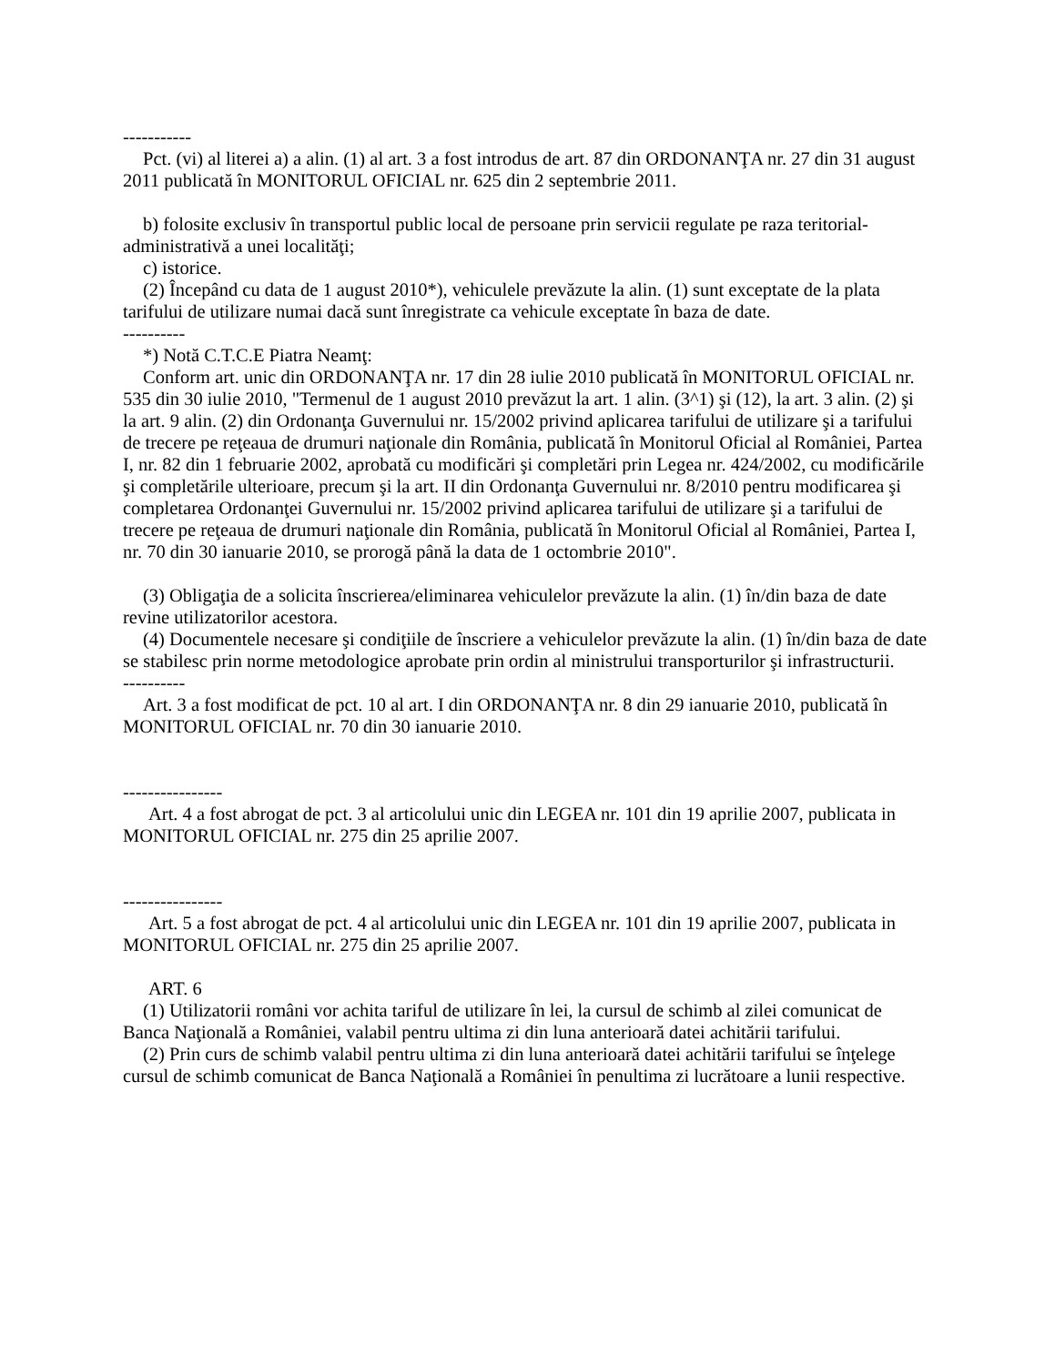-----------
Pct. (vi) al literei a) a alin. (1) al art. 3 a fost introdus de art. 87 din ORDONANŢA nr. 27 din 31 august 2011 publicată în MONITORUL OFICIAL nr. 625 din 2 septembrie 2011.
b) folosite exclusiv în transportul public local de persoane prin servicii regulate pe raza teritorial-administrativă a unei localităţi;
c) istorice.
(2) Începând cu data de 1 august 2010*), vehiculele prevăzute la alin. (1) sunt exceptate de la plata tarifului de utilizare numai dacă sunt înregistrate ca vehicule exceptate în baza de date.
----------
*) Notă C.T.C.E Piatra Neamţ:
Conform art. unic din ORDONANŢA nr. 17 din 28 iulie 2010 publicată în MONITORUL OFICIAL nr. 535 din 30 iulie 2010, "Termenul de 1 august 2010 prevăzut la art. 1 alin. (3^1) şi (12), la art. 3 alin. (2) şi la art. 9 alin. (2) din Ordonanţa Guvernului nr. 15/2002 privind aplicarea tarifului de utilizare şi a tarifului de trecere pe reţeaua de drumuri naţionale din România, publicată în Monitorul Oficial al României, Partea I, nr. 82 din 1 februarie 2002, aprobată cu modificări şi completări prin Legea nr. 424/2002, cu modificările şi completările ulterioare, precum şi la art. II din Ordonanţa Guvernului nr. 8/2010 pentru modificarea şi completarea Ordonanţei Guvernului nr. 15/2002 privind aplicarea tarifului de utilizare şi a tarifului de trecere pe reţeaua de drumuri naţionale din România, publicată în Monitorul Oficial al României, Partea I, nr. 70 din 30 ianuarie 2010, se prorogă până la data de 1 octombrie 2010".
(3) Obligaţia de a solicita înscrierea/eliminarea vehiculelor prevăzute la alin. (1) în/din baza de date revine utilizatorilor acestora.
(4) Documentele necesare şi condiţiile de înscriere a vehiculelor prevăzute la alin. (1) în/din baza de date se stabilesc prin norme metodologice aprobate prin ordin al ministrului transporturilor şi infrastructurii.
----------
Art. 3 a fost modificat de pct. 10 al art. I din ORDONANŢA nr. 8 din 29 ianuarie 2010, publicată în MONITORUL OFICIAL nr. 70 din 30 ianuarie 2010.
----------------
Art. 4 a fost abrogat de pct. 3 al articolului unic din LEGEA nr. 101 din 19 aprilie 2007, publicata in MONITORUL OFICIAL nr. 275 din 25 aprilie 2007.
----------------
Art. 5 a fost abrogat de pct. 4 al articolului unic din LEGEA nr. 101 din 19 aprilie 2007, publicata in MONITORUL OFICIAL nr. 275 din 25 aprilie 2007.
ART. 6
(1) Utilizatorii români vor achita tariful de utilizare în lei, la cursul de schimb al zilei comunicat de Banca Naţională a României, valabil pentru ultima zi din luna anterioară datei achitării tarifului.
(2) Prin curs de schimb valabil pentru ultima zi din luna anterioară datei achitării tarifului se înţelege cursul de schimb comunicat de Banca Naţională a României în penultima zi lucrătoare a lunii respective.